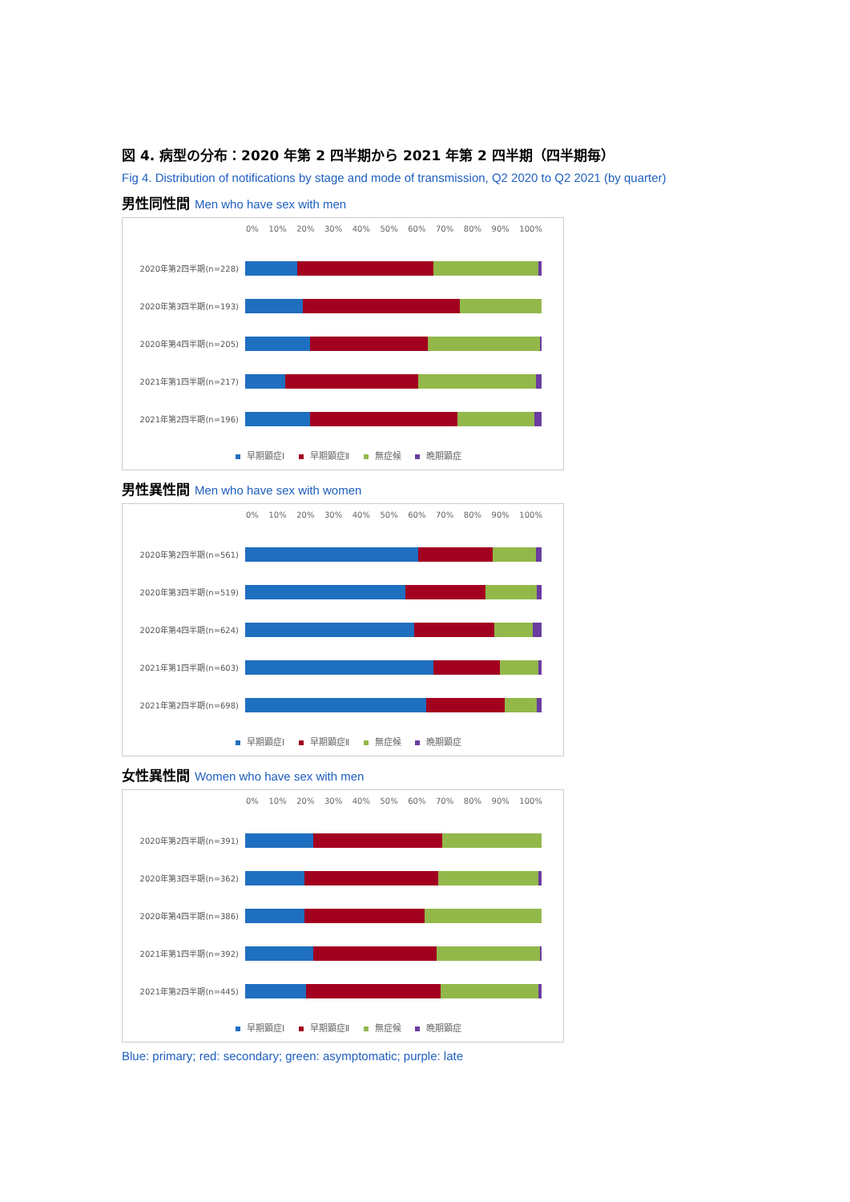図 4. 病型の分布：2020 年第 2 四半期から 2021 年第 2 四半期（四半期毎）
Fig 4. Distribution of notifications by stage and mode of transmission, Q2 2020 to Q2 2021 (by quarter)
男性同性間 Men who have sex with men
0% 10% 20% 30% 40% 50% 60% 70% 80% 90% 100%
2020年第2四半期(n=228)
2020年第3四半期(n=193)
2020年第4四半期(n=205)
2021年第1四半期(n=217)
2021年第2四半期(n=196)
早期顕症Ⅰ 早期顕症Ⅱ 無症候 晩期顕症
男性異性間 Men who have sex with women
0% 10% 20% 30% 40% 50% 60% 70% 80% 90% 100%
2020年第2四半期(n=561)
2020年第3四半期(n=519)
2020年第4四半期(n=624)
2021年第1四半期(n=603)
2021年第2四半期(n=698)
早期顕症Ⅰ 早期顕症Ⅱ 無症候 晩期顕症
女性異性間 Women who have sex with men
0% 10% 20% 30% 40% 50% 60% 70% 80% 90% 100%
2020年第2四半期(n=391)
2020年第3四半期(n=362)
2020年第4四半期(n=386)
2021年第1四半期(n=392)
2021年第2四半期(n=445)
早期顕症Ⅰ 早期顕症Ⅱ 無症候 晩期顕症
Blue: primary; red: secondary; green: asymptomatic; purple: late